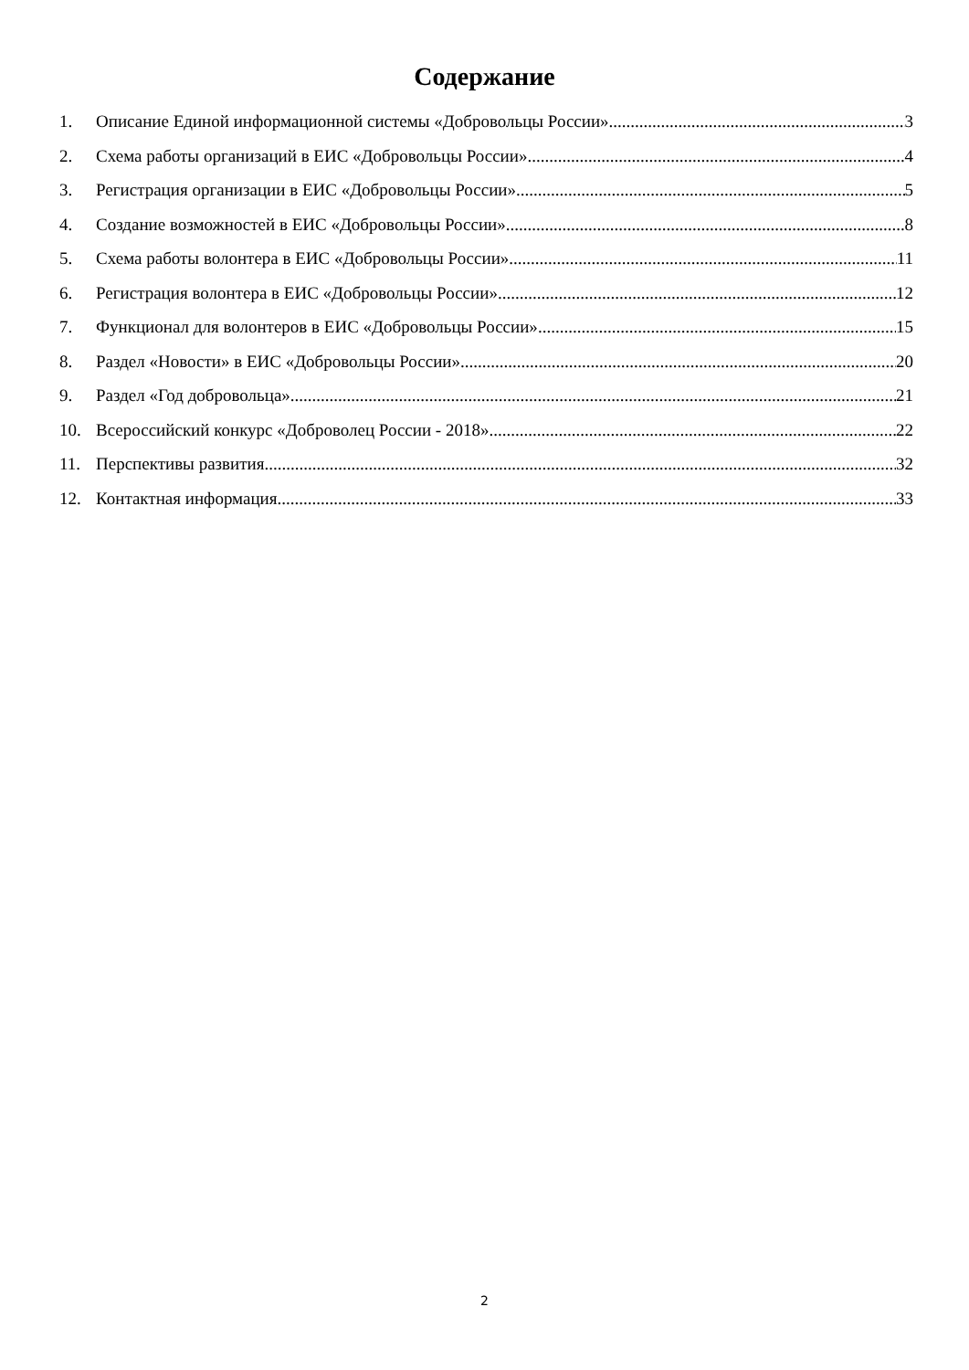Содержание
1. Описание Единой информационной системы «Добровольцы России» 3
2. Схема работы организаций в ЕИС «Добровольцы России» 4
3. Регистрация организации в ЕИС «Добровольцы России» 5
4. Создание возможностей в ЕИС «Добровольцы России» 8
5. Схема работы волонтера в ЕИС «Добровольцы России» 11
6. Регистрация волонтера в ЕИС «Добровольцы России» 12
7. Функционал для волонтеров в ЕИС «Добровольцы России» 15
8. Раздел «Новости» в ЕИС «Добровольцы России» 20
9. Раздел «Год добровольца» 21
10. Всероссийский конкурс «Доброволец России - 2018» 22
11. Перспективы развития 32
12. Контактная информация 33
2